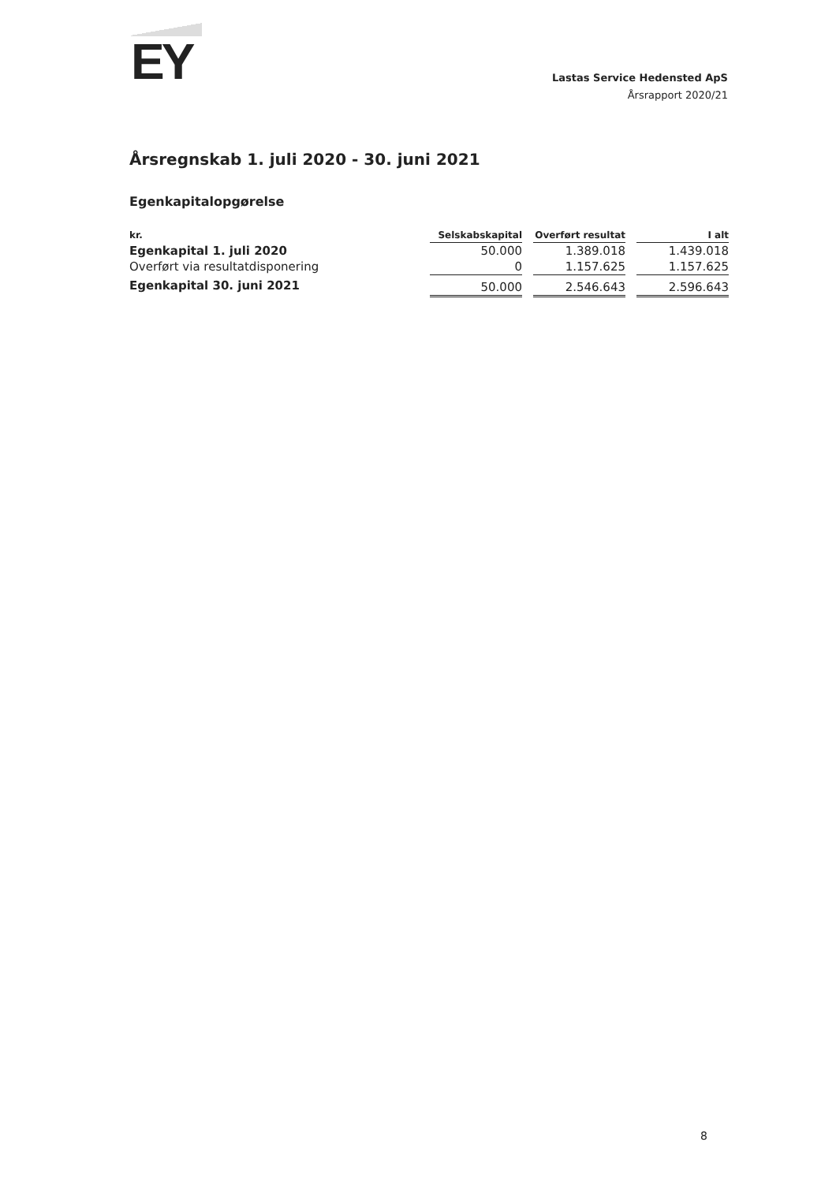EY
Lastas Service Hedensted ApS
Årsrapport 2020/21
Årsregnskab 1. juli 2020 - 30. juni 2021
Egenkapitalopgørelse
| kr. | Selskabskapital | | Overført resultat | | I alt |
| --- | --- | --- | --- | --- | --- |
| Egenkapital 1. juli 2020 | 50.000 | | 1.389.018 | | 1.439.018 |
| Overført via resultatdisponering | 0 | | 1.157.625 | | 1.157.625 |
| Egenkapital 30. juni 2021 | 50.000 | | 2.546.643 | | 2.596.643 |
8